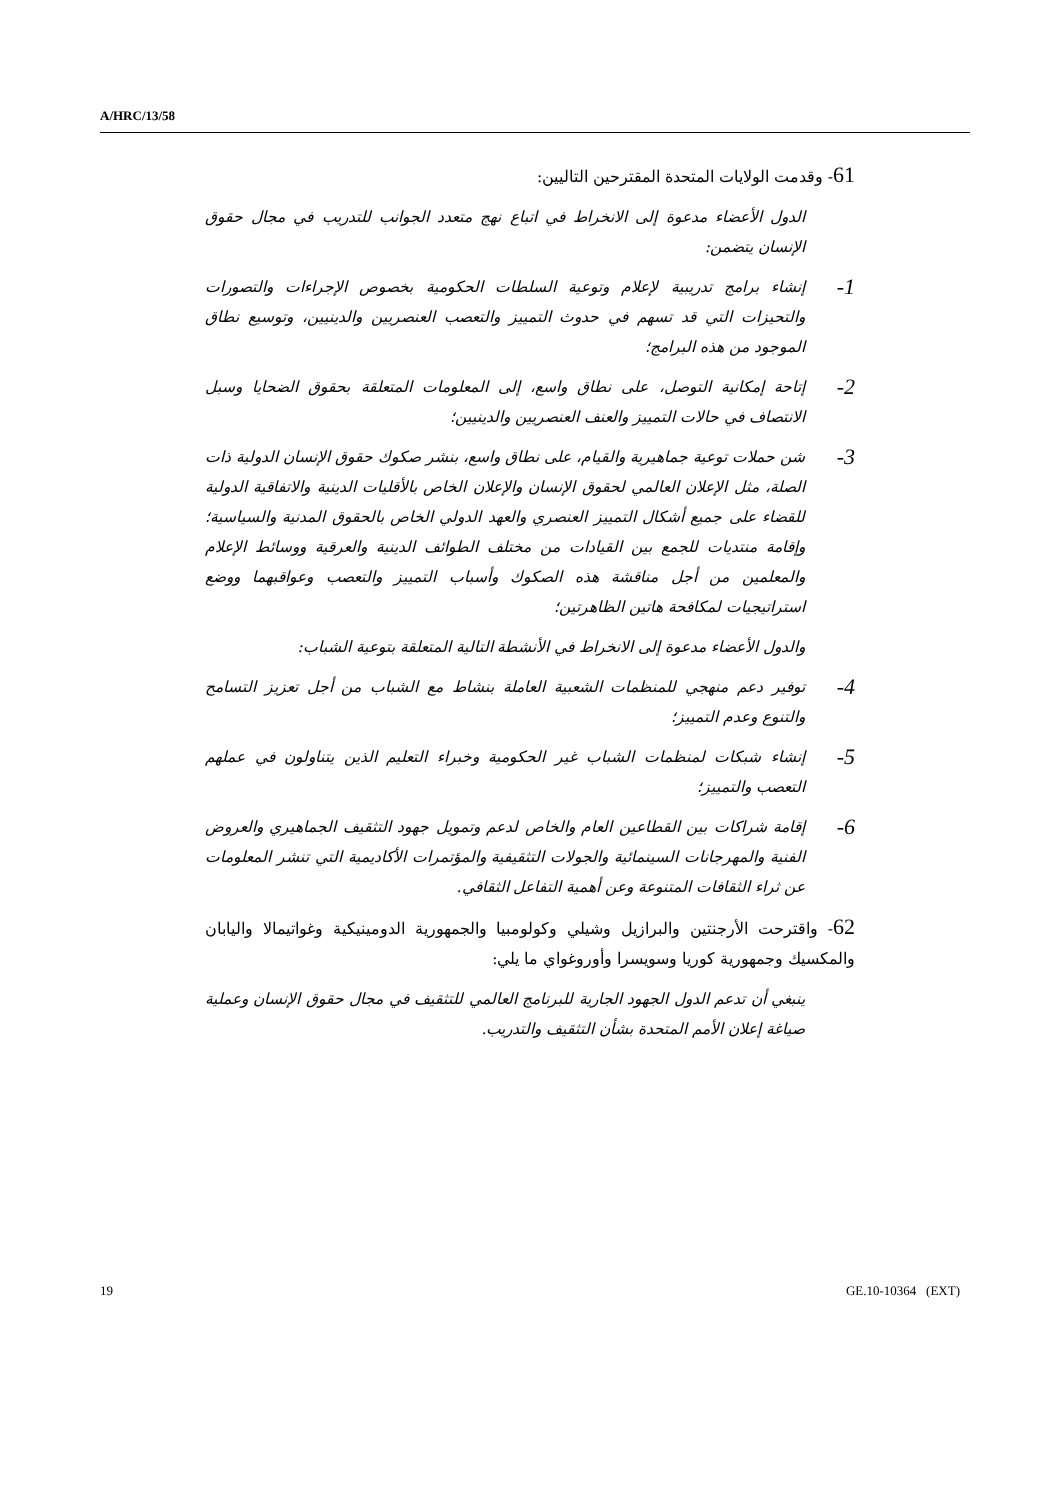A/HRC/13/58
61- وقدمت الولايات المتحدة المقترحين التاليين:
الدول الأعضاء مدعوة إلى الانخراط في اتباع نهج متعدد الجوانب للتدريب في مجال حقوق الإنسان يتضمن:
1-
إنشاء برامج تدريبية لإعلام وتوعية السلطات الحكومية بخصوص الإجراءات والتصورات والتحيزات التي قد تسهم في حدوث التمييز والتعصب العنصريين والدينيين، وتوسيع نطاق الموجود من هذه البرامج؛
2-
إتاحة إمكانية التوصل، على نطاق واسع، إلى المعلومات المتعلقة بحقوق الضحايا وسبل الانتصاف في حالات التمييز والعنف العنصريين والدينيين؛
3-
شن حملات توعية جماهيرية والقيام، على نطاق واسع، بنشر صكوك حقوق الإنسان الدولية ذات الصلة، مثل الإعلان العالمي لحقوق الإنسان والإعلان الخاص بالأقليات الدينية والاتفاقية الدولية للقضاء على جميع أشكال التمييز العنصري والعهد الدولي الخاص بالحقوق المدنية والسياسية؛ وإقامة منتديات للجمع بين القيادات من مختلف الطوائف الدينية والعرقية ووسائط الإعلام والمعلمين من أجل مناقشة هذه الصكوك وأسباب التمييز والتعصب وعواقبهما ووضع استراتيجيات لمكافحة هاتين الظاهرتين؛
والدول الأعضاء مدعوة إلى الانخراط في الأنشطة التالية المتعلقة بتوعية الشباب:
4-
توفير دعم منهجي للمنظمات الشعبية العاملة بنشاط مع الشباب من أجل تعزيز التسامح والتنوع وعدم التمييز؛
5-
إنشاء شبكات لمنظمات الشباب غير الحكومية وخبراء التعليم الذين يتناولون في عملهم التعصب والتمييز؛
6-
إقامة شراكات بين القطاعين العام والخاص لدعم وتمويل جهود التثقيف الجماهيري والعروض الفنية والمهرجانات السينمائية والجولات التثقيفية والمؤتمرات الأكاديمية التي تنشر المعلومات عن ثراء الثقافات المتنوعة وعن أهمية التفاعل الثقافي.
62- واقترحت الأرجنتين والبرازيل وشيلي وكولومبيا والجمهورية الدومينيكية وغواتيمالا واليابان والمكسيك وجمهورية كوريا وسويسرا وأوروغواي ما يلي:
ينبغي أن تدعم الدول الجهود الجارية للبرنامج العالمي للتثقيف في مجال حقوق الإنسان وعملية صياغة إعلان الأمم المتحدة بشأن التثقيف والتدريب.
19 GE.10-10364 (EXT)